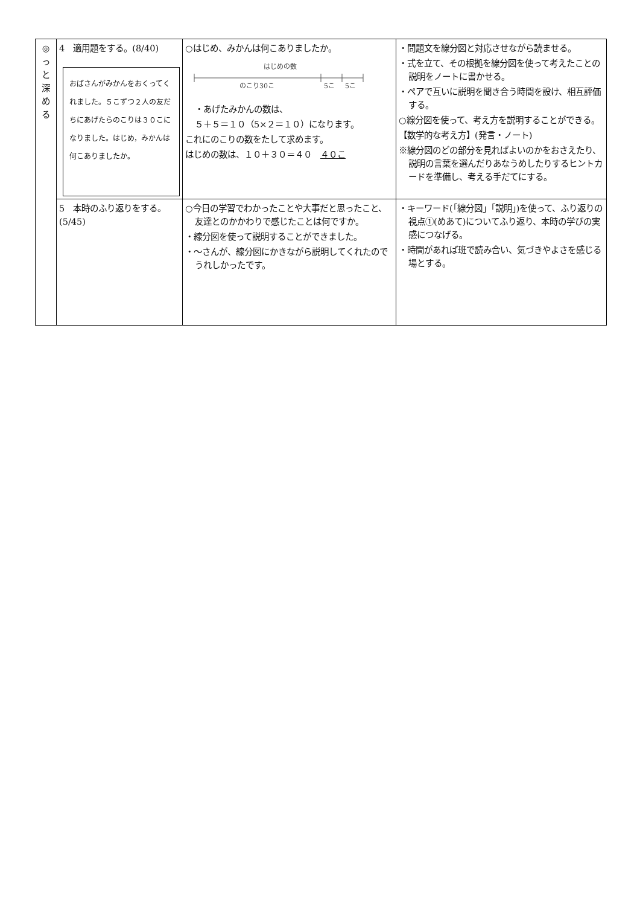| ◎ っ と 深 め る | 4 適用題をする。(8/40) おばさんがみかんをおくってくれました。５こずつ２人の友だちにあげたらのこりは３０こになりました。はじめ，みかんは何こありましたか。 | ○はじめ、みかんは何こありましたか。 はじめの数 のこり30こ 5こ 5こ ・あげたみかんの数は、 ５＋５＝１０（5×２＝１０）になります。 これにのこりの数をたして求めます。 はじめの数は、１０＋３０＝４０ ４０こ | ・問題文を線分図と対応させながら読ませる。 ・式を立て、その根拠を線分図を使って考えたことの説明をノートに書かせる。 ・ペアで互いに説明を聞き合う時間を設け、相互評価する。 ○線分図を使って、考え方を説明することができる。 【数学的な考え方】(発言・ノート) ※線分図のどの部分を見ればよいのかをおさえたり、説明の言葉を選んだりあなうめしたりするヒントカードを準備し、考える手だてにする。 |
| | 5 本時のふり返りをする。 (5/45) | ○今日の学習でわかったことや大事だと思ったこと、友達とのかかわりで感じたことは何ですか。 ・線分図を使って説明することができました。 ・～さんが、線分図にかきながら説明してくれたのでうれしかったです。 | ・キーワード(「線分図」「説明」)を使って、ふり返りの視点①(めあて)についてふり返り、本時の学びの実感につなげる。 ・時間があれば班で読み合い、気づきやよさを感じる場とする。 |